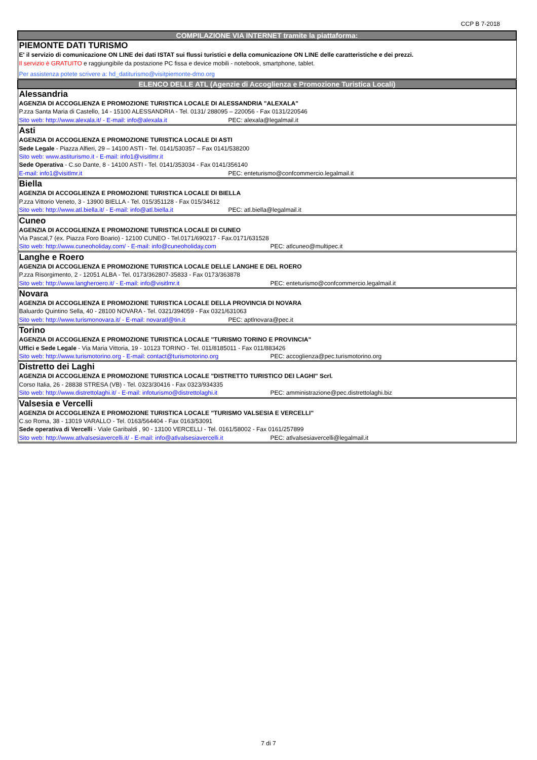CCP B 7-2018
| COMPILAZIONE VIA INTERNET tramite la piattaforma: |
| PIEMONTE DATI TURISMO E' il servizio di comunicazione ON LINE dei dati ISTAT sui flussi turistici e della comunicazione ON LINE delle caratteristiche e dei prezzi. Il servizio è GRATUITO e raggiungibile da postazione PC fissa e device mobili - notebook, smartphone, tablet. Per assistenza potete scrivere a: hd_datiturismo@visitpiemonte-dmo.org |
| ELENCO DELLE ATL (Agenzie di Accoglienza e Promozione Turistica Locali) |
| Alessandria AGENZIA DI ACCOGLIENZA E PROMOZIONE TURISTICA LOCALE DI ALESSANDRIA "ALEXALA" P.zza Santa Maria di Castello, 14 - 15100 ALESSANDRIA - Tel. 0131/ 288095 – 220056 - Fax 0131/220546 Sito web: http://www.alexala.it/ - E-mail: info@alexala.it PEC: alexala@legalmail.it |
| Asti AGENZIA DI ACCOGLIENZA E PROMOZIONE TURISTICA LOCALE DI ASTI Sede Legale - Piazza Alfieri, 29 – 14100 ASTI - Tel. 0141/530357 – Fax 0141/538200 Sito web: www.astiturismo.it - E-mail: info1@visitlmr.it Sede Operativa - C.so Dante, 8 - 14100 ASTI - Tel. 0141/353034 - Fax 0141/356140 E-mail: info1@visitlmr.it PEC: enteturismo@confcommercio.legalmail.it |
| Biella AGENZIA DI ACCOGLIENZA E PROMOZIONE TURISTICA LOCALE DI BIELLA P.zza Vittorio Veneto, 3 - 13900 BIELLA - Tel. 015/351128 - Fax 015/34612 Sito web: http://www.atl.biella.it/ - E-mail: info@atl.biella.it PEC: atl.biella@legalmail.it |
| Cuneo AGENZIA DI ACCOGLIENZA E PROMOZIONE TURISTICA LOCALE DI CUNEO Via Pascal,7 (ex. Piazza Foro Boario) - 12100 CUNEO - Tel.0171/690217 - Fax.0171/631528 Sito web: http://www.cuneoholiday.com/ - E-mail: info@cuneoholiday.com PEC: atlcuneo@multipec.it |
| Langhe e Roero AGENZIA DI ACCOGLIENZA E PROMOZIONE TURISTICA LOCALE DELLE LANGHE E DEL ROERO P.zza Risorgimento, 2 - 12051 ALBA - Tel. 0173/362807-35833 - Fax 0173/363878 Sito web: http://www.langheroero.it/ - E-mail: info@visitlmr.it PEC: enteturismo@confcommercio.legalmail.it |
| Novara AGENZIA DI ACCOGLIENZA E PROMOZIONE TURISTICA LOCALE DELLA PROVINCIA DI NOVARA Baluardo Quintino Sella, 40 - 28100 NOVARA - Tel. 0321/394059 - Fax 0321/631063 Sito web: http://www.turismonovara.it/ - E-mail: novaratl@tin.it PEC: aptlnovara@pec.it |
| Torino AGENZIA DI ACCOGLIENZA E PROMOZIONE TURISTICA LOCALE "TURISMO TORINO E PROVINCIA" Uffici e Sede Legale - Via Maria Vittoria, 19 - 10123 TORINO - Tel. 011/8185011 - Fax 011/883426 Sito web: http://www.turismotorino.org - E-mail: contact@turismotorino.org PEC: accoglienza@pec.turismotorino.org |
| Distretto dei Laghi AGENZIA DI ACCOGLIENZA E PROMOZIONE TURISTICA LOCALE "DISTRETTO TURISTICO DEI LAGHI" Scrl. Corso Italia, 26 - 28838 STRESA (VB) - Tel. 0323/30416 - Fax 0323/934335 Sito web: http://www.distrettolaghi.it/ - E-mail: infoturismo@distrettolaghi.it PEC: amministrazione@pec.distrettolaghi.biz |
| Valsesia e Vercelli AGENZIA DI ACCOGLIENZA E PROMOZIONE TURISTICA LOCALE "TURISMO VALSESIA E VERCELLI" C.so Roma, 38 - 13019 VARALLO - Tel. 0163/564404 - Fax 0163/53091 Sede operativa di Vercelli - Viale Garibaldi , 90 - 13100 VERCELLI - Tel. 0161/58002 - Fax 0161/257899 Sito web: http://www.atlvalsesiavercelli.it/ - E-mail: info@atlvalsesiavercelli.it PEC: atlvalsesiavercelli@legalmail.it |
7 di 7